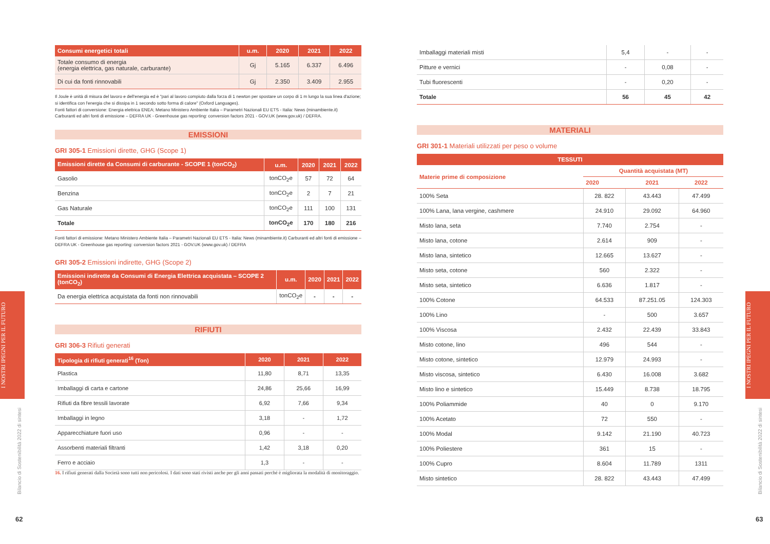I NOSTRI IPEGNI PER IL FUTURO
Bilancio di Sostenibilità 2022 di sintesi
62
I NOSTRI IPEGNI PER IL FUTURO
Bilancio di Sostenibilità 2022 di sintesi
63
| Consumi energetici totali | u.m. | 2020 | 2021 | 2022 |
| --- | --- | --- | --- | --- |
| Totale consumo di energia (energia elettrica, gas naturale, carburante) | Gj | 5.165 | 6.337 | 6.496 |
| Di cui da fonti rinnovabili | Gj | 2.350 | 3.409 | 2.955 |
Il Joule è unità di misura del lavoro e dell'energia ed è "pari al lavoro compiuto dalla forza di 1 newton per spostare un corpo di 1 m lungo la sua linea d'azione; si identifica con l'energia che si dissipa in 1 secondo sotto forma di calore" (Oxford Languages).
Fonti fattori di conversione: Energia elettrica ENEA; Metano Ministero Ambiente Italia – Parametri Nazionali EU ETS - Italia: News (minambiente.it)
Carburanti ed altri fonti di emissione – DEFRA UK - Greenhouse gas reporting: conversion factors 2021 - GOV.UK (www.gov.uk) / DEFRA.
EMISSIONI
GRI 305-1 Emissioni dirette, GHG (Scope 1)
| Emissioni dirette da Consumi di carburante - SCOPE 1 (tonCO<sub>2</sub>) | u.m. | 2020 | 2021 | 2022 |
| --- | --- | --- | --- | --- |
| Gasolio | tonCO<sub>2</sub>e | 57 | 72 | 64 |
| Benzina | tonCO<sub>2</sub>e | 2 | 7 | 21 |
| Gas Naturale | tonCO<sub>2</sub>e | 111 | 100 | 131 |
| Totale | tonCO<sub>2</sub>e | 170 | 180 | 216 |
Fonti fattori di emissione: Metano Ministero Ambiente Italia – Parametri Nazionali EU ETS - Italia: News (minambiente.it) Carburanti ed altri fonti di emissione – DEFRA UK - Greenhouse gas reporting: conversion factors 2021 - GOV.UK (www.gov.uk) / DEFRA
GRI 305-2 Emissioni indirette, GHG (Scope 2)
| Emissioni indirette da Consumi di Energia Elettrica acquistata – SCOPE 2 (tonCO<sub>2</sub>) | u.m. | 2020 | 2021 | 2022 |
| --- | --- | --- | --- | --- |
| Da energia elettrica acquistata da fonti non rinnovabili | tonCO<sub>2</sub>e | - | - | - |
RIFIUTI
GRI 306-3 Rifiuti generati
| Tipologia di rifiuti generati<sup>16</sup> (Ton) | 2020 | 2021 | 2022 |
| --- | --- | --- | --- |
| Plastica | 11,80 | 8,71 | 13,35 |
| Imballaggi di carta e cartone | 24,86 | 25,66 | 16,99 |
| Rifiuti da fibre tessili lavorate | 6,92 | 7,66 | 9,34 |
| Imballaggi in legno | 3,18 | - | 1,72 |
| Apparecchiature fuori uso | 0,96 | - | - |
| Assorbenti materiali filtranti | 1,42 | 3,18 | 0,20 |
| Ferro e acciaio | 1,3 | - | - |
16. I rifiuti generati dalla Società sono tutti non pericolosi. I dati sono stati rivisti anche per gli anni passati perché è migliorata la modalità di monitoraggio.
| Imballaggi materiali misti | 5,4 | - | - |
| Pitture e vernici | - | 0,08 | - |
| Tubi fluorescenti | - | 0,20 | - |
| Totale | 56 | 45 | 42 |
MATERIALI
GRI 301-1 Materiali utilizzati per peso o volume
| TESSUTI | | | |
| --- | --- | --- | --- |
| Materie prime di composizione | Quantità acquistata (MT) | | |
| | 2020 | 2021 | 2022 |
| 100% Seta | 28. 822 | 43.443 | 47.499 |
| 100% Lana, lana vergine, cashmere | 24.910 | 29.092 | 64.960 |
| Misto lana, seta | 7.740 | 2.754 | - |
| Misto lana, cotone | 2.614 | 909 | - |
| Misto lana, sintetico | 12.665 | 13.627 | - |
| Misto seta, cotone | 560 | 2.322 | - |
| Misto seta, sintetico | 6.636 | 1.817 | - |
| 100% Cotone | 64.533 | 87.251.05 | 124.303 |
| 100% Lino | - | 500 | 3.657 |
| 100% Viscosa | 2.432 | 22.439 | 33.843 |
| Misto cotone, lino | 496 | 544 | - |
| Misto cotone, sintetico | 12.979 | 24.993 | - |
| Misto viscosa, sintetico | 6.430 | 16.008 | 3.682 |
| Misto lino e sintetico | 15.449 | 8.738 | 18.795 |
| 100% Poliammide | 40 | 0 | 9.170 |
| 100% Acetato | 72 | 550 | - |
| 100% Modal | 9.142 | 21.190 | 40.723 |
| 100% Poliestere | 361 | 15 | - |
| 100% Cupro | 8.604 | 11.789 | 1311 |
| Misto sintetico | 28. 822 | 43.443 | 47.499 |